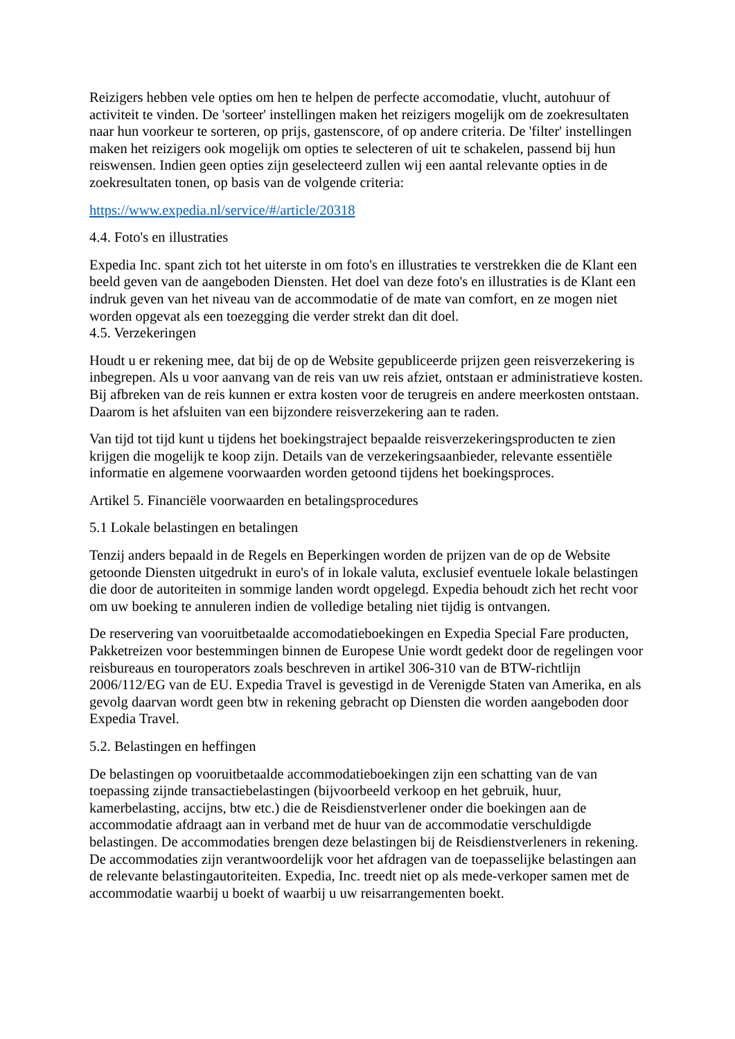Reizigers hebben vele opties om hen te helpen de perfecte accomodatie, vlucht, autohuur of activiteit te vinden. De 'sorteer' instellingen maken het reizigers mogelijk om de zoekresultaten naar hun voorkeur te sorteren, op prijs, gastenscore, of op andere criteria. De 'filter' instellingen maken het reizigers ook mogelijk om opties te selecteren of uit te schakelen, passend bij hun reiswensen. Indien geen opties zijn geselecteerd zullen wij een aantal relevante opties in de zoekresultaten tonen, op basis van de volgende criteria:
https://www.expedia.nl/service/#/article/20318
4.4. Foto's en illustraties
Expedia Inc. spant zich tot het uiterste in om foto's en illustraties te verstrekken die de Klant een beeld geven van de aangeboden Diensten. Het doel van deze foto's en illustraties is de Klant een indruk geven van het niveau van de accommodatie of de mate van comfort, en ze mogen niet worden opgevat als een toezegging die verder strekt dan dit doel.
4.5. Verzekeringen
Houdt u er rekening mee, dat bij de op de Website gepubliceerde prijzen geen reisverzekering is inbegrepen. Als u voor aanvang van de reis van uw reis afziet, ontstaan er administratieve kosten. Bij afbreken van de reis kunnen er extra kosten voor de terugreis en andere meerkosten ontstaan. Daarom is het afsluiten van een bijzondere reisverzekering aan te raden.
Van tijd tot tijd kunt u tijdens het boekingstraject bepaalde reisverzekeringsproducten te zien krijgen die mogelijk te koop zijn. Details van de verzekeringsaanbieder, relevante essentiële informatie en algemene voorwaarden worden getoond tijdens het boekingsproces.
Artikel 5. Financiële voorwaarden en betalingsprocedures
5.1 Lokale belastingen en betalingen
Tenzij anders bepaald in de Regels en Beperkingen worden de prijzen van de op de Website getoonde Diensten uitgedrukt in euro's of in lokale valuta, exclusief eventuele lokale belastingen die door de autoriteiten in sommige landen wordt opgelegd. Expedia behoudt zich het recht voor om uw boeking te annuleren indien de volledige betaling niet tijdig is ontvangen.
De reservering van vooruitbetaalde accomodatieboekingen en Expedia Special Fare producten, Pakketreizen voor bestemmingen binnen de Europese Unie wordt gedekt door de regelingen voor reisbureaus en touroperators zoals beschreven in artikel 306-310 van de BTW-richtlijn 2006/112/EG van de EU. Expedia Travel is gevestigd in de Verenigde Staten van Amerika, en als gevolg daarvan wordt geen btw in rekening gebracht op Diensten die worden aangeboden door Expedia Travel.
5.2. Belastingen en heffingen
De belastingen op vooruitbetaalde accommodatieboekingen zijn een schatting van de van toepassing zijnde transactiebelastingen (bijvoorbeeld verkoop en het gebruik, huur, kamerbelasting, accijns, btw etc.) die de Reisdienstverlener onder die boekingen aan de accommodatie afdraagt aan in verband met de huur van de accommodatie verschuldigde belastingen. De accommodaties brengen deze belastingen bij de Reisdienstverleners in rekening. De accommodaties zijn verantwoordelijk voor het afdragen van de toepasselijke belastingen aan de relevante belastingautoriteiten. Expedia, Inc. treedt niet op als mede-verkoper samen met de accommodatie waarbij u boekt of waarbij u uw reisarrangementen boekt.